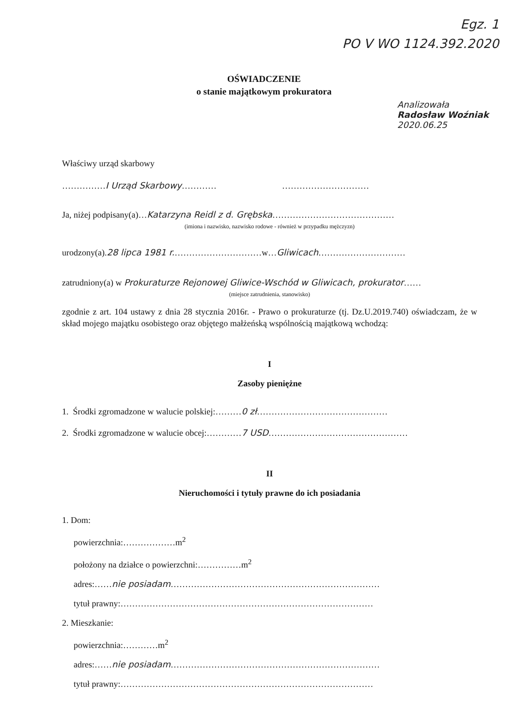Egz. 1
PO V WO 1124.392.2020
OŚWIADCZENIE
o stanie majątkowym prokuratora
Analizowała
Radosław Woźniak 2020.06.25
Właściwy urząd skarbowy
……………I Urząd Skarbowy………… …………………………
Ja, niżej podpisany(a)…Katarzyna Reidl z d. Grębska……………………………………
(imiona i nazwisko, nazwisko rodowe - również w przypadku mężczyzn)
urodzony(a).28 lipca 1981 r.…………………………w…Gliwicach…………………………
zatrudniony(a) w Prokuraturze Rejonowej Gliwice-Wschód w Gliwicach, prokurator……
(miejsce zatrudnienia, stanowisko)
zgodnie z art. 104 ustawy z dnia 28 stycznia 2016r. - Prawo o prokuraturze (tj. Dz.U.2019.740) oświadczam, że w skład mojego majątku osobistego oraz objętego małżeńską wspólnością majątkową wchodzą:
I
Zasoby pieniężne
1. Środki zgromadzone w walucie polskiej:………0 zł………………………………………
2. Środki zgromadzone w walucie obcej:…………7 USD…………………………………………
II
Nieruchomości i tytuły prawne do ich posiadania
1. Dom:
powierzchnia:………………m<sup>2</sup>
położony na działce o powierzchni:……………m<sup>2</sup>
adres:……nie posiadam………………………………………………………………
tytuł prawny:……………………………………………………………………………
2. Mieszkanie:
powierzchnia:…………m<sup>2</sup>
adres:……nie posiadam………………………………………………………………
tytuł prawny:……………………………………………………………………………